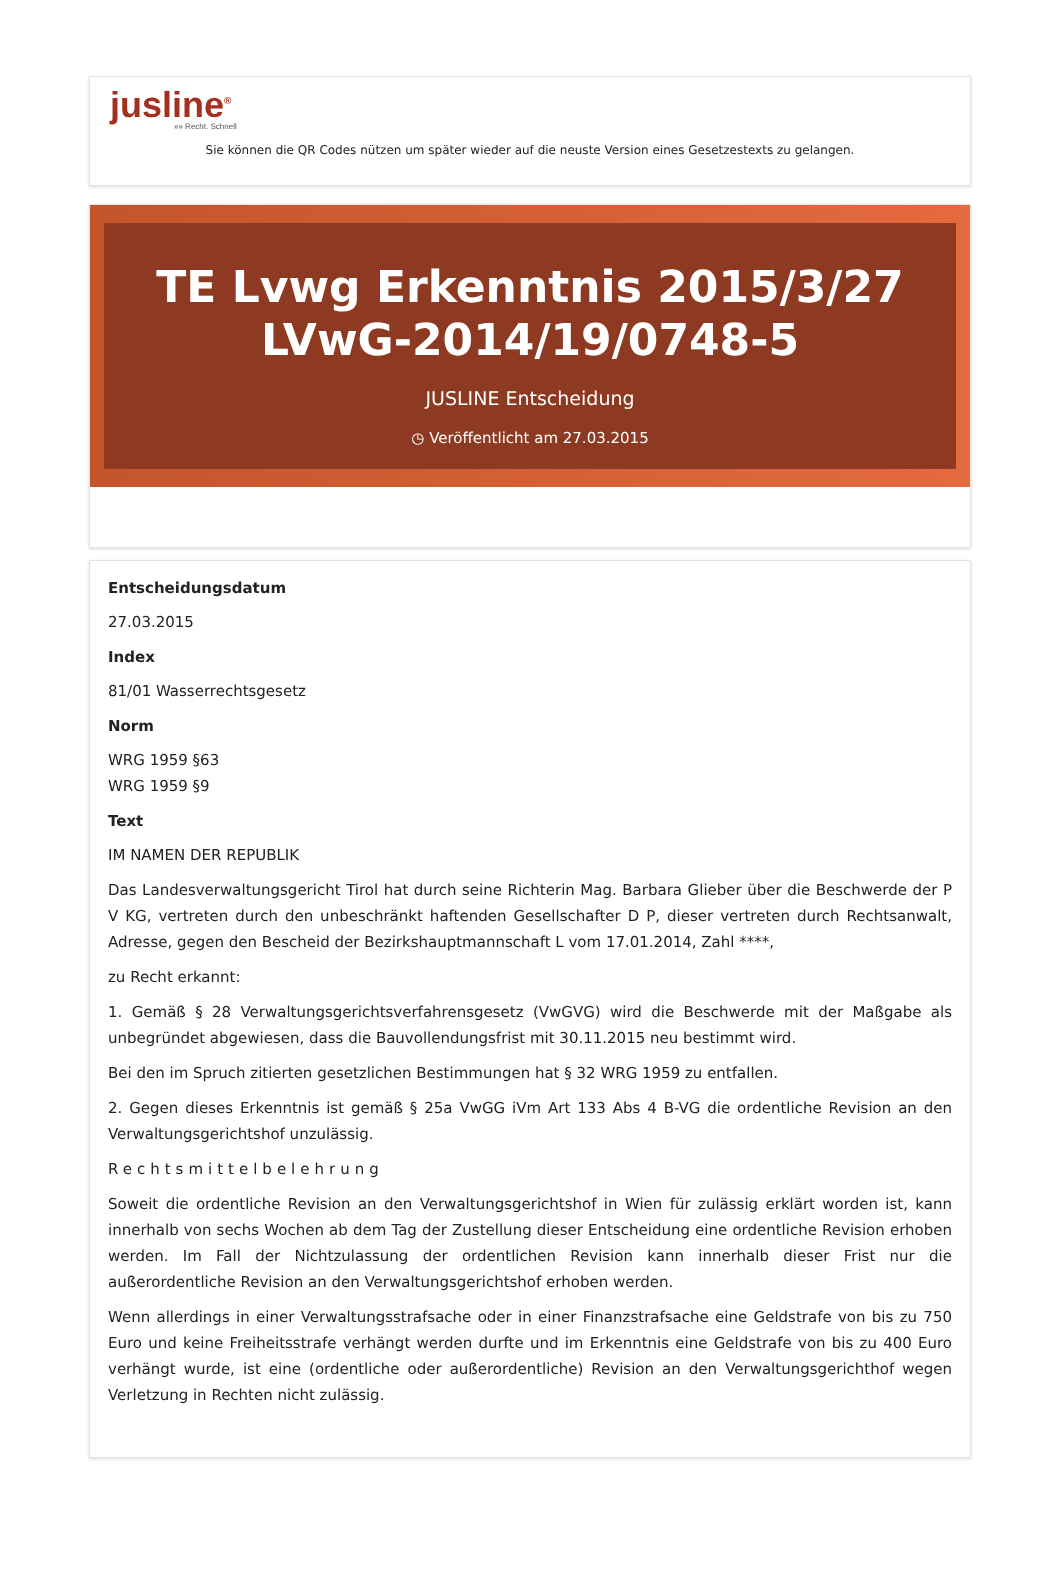jusline<sup>®</sup>
»» Recht. Schnell
Sie können die QR Codes nützen um später wieder auf die neuste Version eines Gesetzestexts zu gelangen.
TE Lvwg Erkenntnis 2015/3/27 LVwG-2014/19/0748-5
JUSLINE Entscheidung
◷ Veröffentlicht am 27.03.2015
Entscheidungsdatum
27.03.2015
Index
81/01 Wasserrechtsgesetz
Norm
WRG 1959 §63
WRG 1959 §9
Text
IM NAMEN DER REPUBLIK
Das Landesverwaltungsgericht Tirol hat durch seine Richterin Mag. Barbara Glieber über die Beschwerde der P V KG, vertreten durch den unbeschränkt haftenden Gesellschafter D P, dieser vertreten durch Rechtsanwalt, Adresse, gegen den Bescheid der Bezirkshauptmannschaft L vom 17.01.2014, Zahl ****,
zu Recht erkannt:
1. Gemäß § 28 Verwaltungsgerichtsverfahrensgesetz (VwGVG) wird die Beschwerde mit der Maßgabe als unbegründet abgewiesen, dass die Bauvollendungsfrist mit 30.11.2015 neu bestimmt wird.
Bei den im Spruch zitierten gesetzlichen Bestimmungen hat § 32 WRG 1959 zu entfallen.
2. Gegen dieses Erkenntnis ist gemäß § 25a VwGG iVm Art 133 Abs 4 B-VG die ordentliche Revision an den Verwaltungsgerichtshof unzulässig.
Rechtsmittelbelehrung
Soweit die ordentliche Revision an den Verwaltungsgerichtshof in Wien für zulässig erklärt worden ist, kann innerhalb von sechs Wochen ab dem Tag der Zustellung dieser Entscheidung eine ordentliche Revision erhoben werden. Im Fall der Nichtzulassung der ordentlichen Revision kann innerhalb dieser Frist nur die außerordentliche Revision an den Verwaltungsgerichtshof erhoben werden.
Wenn allerdings in einer Verwaltungsstrafsache oder in einer Finanzstrafsache eine Geldstrafe von bis zu 750 Euro und keine Freiheitsstrafe verhängt werden durfte und im Erkenntnis eine Geldstrafe von bis zu 400 Euro verhängt wurde, ist eine (ordentliche oder außerordentliche) Revision an den Verwaltungsgerichthof wegen Verletzung in Rechten nicht zulässig.